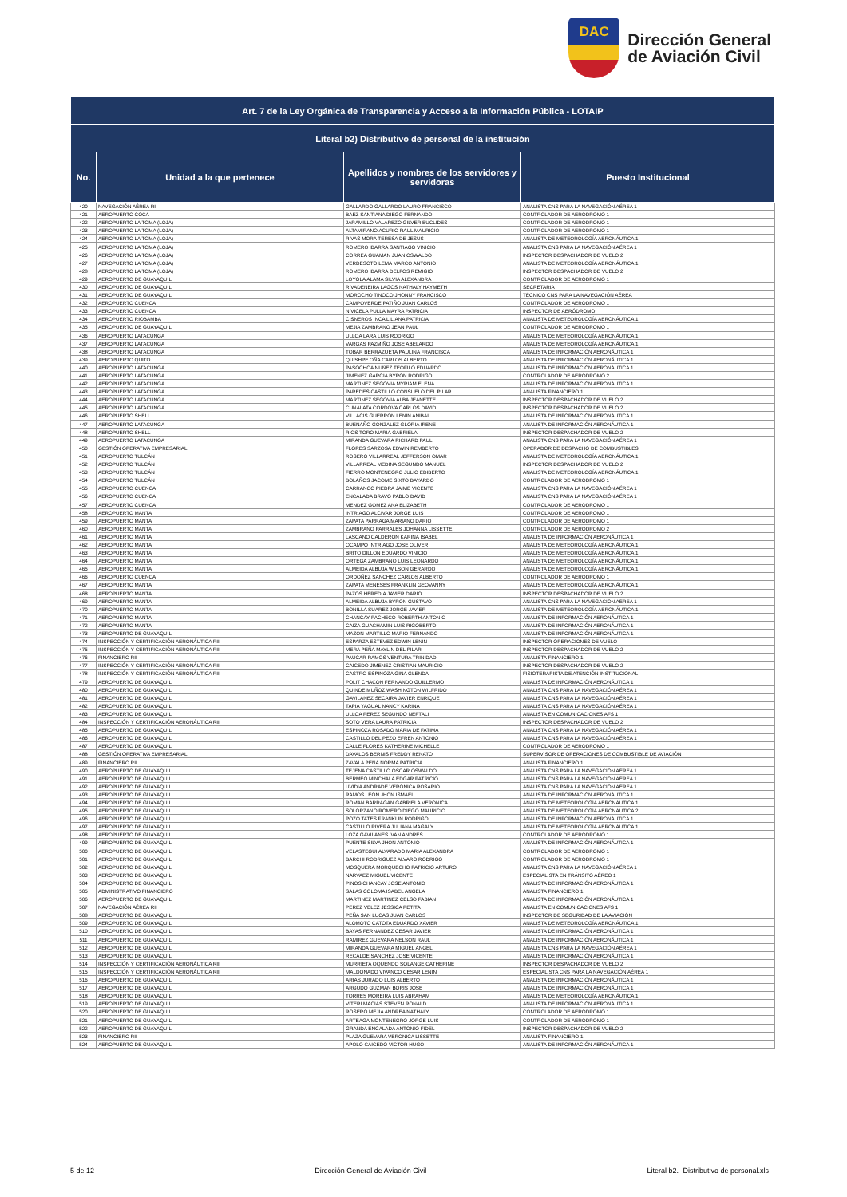DAC
Dirección General
de Aviación Civil
| Art. 7 de la Ley Orgánica de Transparencia y Acceso a la Información Pública - LOTAIP | | | |
| --- | --- | --- | --- |
| Literal b2) Distributivo de personal de la institución | | | |
| No. | Unidad a la que pertenece | Apellidos y nombres de los servidores y servidoras | Puesto Institucional |
| 420 | NAVEGACIÓN AÉREA RI | GALLARDO GALLARDO LAURO FRANCISCO | ANALISTA CNS PARA LA NAVEGACIÓN AÉREA 1 |
| 421 | AEROPUERTO COCA | BAEZ SANTIANA DIEGO FERNANDO | CONTROLADOR DE AERÓDROMO 1 |
| 422 | AEROPUERTO LA TOMA (LOJA) | JARAMILLO VALAREZO GILVER EUCLIDES | CONTROLADOR DE AERÓDROMO 1 |
| 423 | AEROPUERTO LA TOMA (LOJA) | ALTAMIRANO ACURIO RAUL MAURICIO | CONTROLADOR DE AERÓDROMO 1 |
| 424 | AEROPUERTO LA TOMA (LOJA) | RIVAS MORA TERESA DE JESUS | ANALISTA DE METEOROLOGÍA AERONÁUTICA 1 |
| 425 | AEROPUERTO LA TOMA (LOJA) | ROMERO IBARRA SANTIAGO VINICIO | ANALISTA CNS PARA LA NAVEGACIÓN AÉREA 1 |
| 426 | AEROPUERTO LA TOMA (LOJA) | CORREA GUAMAN JUAN OSWALDO | INSPECTOR DESPACHADOR DE VUELO 2 |
| 427 | AEROPUERTO LA TOMA (LOJA) | VERDESOTO LEMA MARCO ANTONIO | ANALISTA DE METEOROLOGÍA AERONÁUTICA 1 |
| 428 | AEROPUERTO LA TOMA (LOJA) | ROMERO IBARRA DELFOS REMIGIO | INSPECTOR DESPACHADOR DE VUELO 2 |
| 429 | AEROPUERTO DE GUAYAQUIL | LOYOLA ALAMA SILVIA ALEXANDRA | CONTROLADOR DE AERÓDROMO 1 |
| 430 | AEROPUERTO DE GUAYAQUIL | RIVADENEIRA LAGOS NATHALY HAYMETH | SECRETARIA |
| 431 | AEROPUERTO DE GUAYAQUIL | MOROCHO TINOCO JHONNY FRANCISCO | TÉCNICO CNS PARA LA NAVEGACIÓN AÉREA |
| 432 | AEROPUERTO CUENCA | CAMPOVERDE PATIÑO JUAN CARLOS | CONTROLADOR DE AERÓDROMO 1 |
| 433 | AEROPUERTO CUENCA | NIVICELA PULLA MAYRA PATRICIA | INSPECTOR DE AERÓDROMO |
| 434 | AEROPUERTO RIOBAMBA | CISNEROS INCA LILIANA PATRICIA | ANALISTA DE METEOROLOGÍA AERONÁUTICA 1 |
| 435 | AEROPUERTO DE GUAYAQUIL | MEJIA ZAMBRANO JEAN PAUL | CONTROLADOR DE AERÓDROMO 1 |
| 436 | AEROPUERTO LATACUNGA | ULLOA LARA LUIS RODRIGO | ANALISTA DE METEOROLOGÍA AERONÁUTICA 1 |
| 437 | AEROPUERTO LATACUNGA | VARGAS PAZMIÑO JOSE ABELARDO | ANALISTA DE METEOROLOGÍA AERONÁUTICA 1 |
| 438 | AEROPUERTO LATACUNGA | TOBAR BERRAZUETA PAULINA FRANCISCA | ANALISTA DE INFORMACIÓN AERONÁUTICA 1 |
| 439 | AEROPUERTO QUITO | QUISHPE OÑA CARLOS ALBERTO | ANALISTA DE INFORMACIÓN AERONÁUTICA 1 |
| 440 | AEROPUERTO LATACUNGA | PASOCHOA NUÑEZ TEOFILO EDUARDO | ANALISTA DE INFORMACIÓN AERONÁUTICA 1 |
| 441 | AEROPUERTO LATACUNGA | JIMENEZ GARCIA BYRON RODRIGO | CONTROLADOR DE AERÓDROMO 2 |
| 442 | AEROPUERTO LATACUNGA | MARTINEZ SEGOVIA MYRIAM ELENA | ANALISTA DE INFORMACIÓN AERONÁUTICA 1 |
| 443 | AEROPUERTO LATACUNGA | PAREDES CASTILLO CONSUELO DEL PILAR | ANALISTA FINANCIERO 1 |
| 444 | AEROPUERTO LATACUNGA | MARTINEZ SEGOVIA ALBA JEANETTE | INSPECTOR DESPACHADOR DE VUELO 2 |
| 445 | AEROPUERTO LATACUNGA | CUNALATA CORDOVA CARLOS DAVID | INSPECTOR DESPACHADOR DE VUELO 2 |
| 446 | AEROPUERTO SHELL | VILLACIS GUERRON LENIN ANIBAL | ANALISTA DE INFORMACIÓN AERONÁUTICA 1 |
| 447 | AEROPUERTO LATACUNGA | BUENAÑO GONZALEZ GLORIA IRENE | ANALISTA DE INFORMACIÓN AERONÁUTICA 1 |
| 448 | AEROPUERTO SHELL | RIOS TORO MARIA GABRIELA | INSPECTOR DESPACHADOR DE VUELO 2 |
| 449 | AEROPUERTO LATACUNGA | MIRANDA GUEVARA RICHARD PAUL | ANALISTA CNS PARA LA NAVEGACIÓN AÉREA 1 |
| 450 | GESTIÓN OPERATIVA EMPRESARIAL | FLORES SARZOSA EDWIN REMBERTO | OPERADOR DE DESPACHO DE COMBUSTIBLES |
| 451 | AEROPUERTO TULCÁN | ROSERO VILLARREAL JEFFERSON OMAR | ANALISTA DE METEOROLOGÍA AERONÁUTICA 1 |
| 452 | AEROPUERTO TULCÁN | VILLARREAL MEDINA SEGUNDO MANUEL | INSPECTOR DESPACHADOR DE VUELO 2 |
| 453 | AEROPUERTO TULCÁN | FIERRO MONTENEGRO JULIO EDIBERTO | ANALISTA DE METEOROLOGÍA AERONÁUTICA 1 |
| 454 | AEROPUERTO TULCÁN | BOLAÑOS JACOME SIXTO BAYARDO | CONTROLADOR DE AERÓDROMO 1 |
| 455 | AEROPUERTO CUENCA | CARRANCO PIEDRA JAIME VICENTE | ANALISTA CNS PARA LA NAVEGACIÓN AÉREA 1 |
| 456 | AEROPUERTO CUENCA | ENCALADA BRAVO PABLO DAVID | ANALISTA CNS PARA LA NAVEGACIÓN AÉREA 1 |
| 457 | AEROPUERTO CUENCA | MENDEZ GOMEZ ANA ELIZABETH | CONTROLADOR DE AERÓDROMO 1 |
| 458 | AEROPUERTO MANTA | INTRIAGO ALCIVAR JORGE LUIS | CONTROLADOR DE AERÓDROMO 1 |
| 459 | AEROPUERTO MANTA | ZAPATA PARRAGA MARIANO DARIO | CONTROLADOR DE AERÓDROMO 1 |
| 460 | AEROPUERTO MANTA | ZAMBRANO PARRALES JOHANNA LISSETTE | CONTROLADOR DE AERÓDROMO 2 |
| 461 | AEROPUERTO MANTA | LASCANO CALDERON KARINA ISABEL | ANALISTA DE INFORMACIÓN AERONÁUTICA 1 |
| 462 | AEROPUERTO MANTA | OCAMPO INTRIAGO JOSE OLIVER | ANALISTA DE METEOROLOGÍA AERONÁUTICA 1 |
| 463 | AEROPUERTO MANTA | BRITO DILLON EDUARDO VINICIO | ANALISTA DE METEOROLOGÍA AERONÁUTICA 1 |
| 464 | AEROPUERTO MANTA | ORTEGA ZAMBRANO LUIS LEONARDO | ANALISTA DE METEOROLOGÍA AERONÁUTICA 1 |
| 465 | AEROPUERTO MANTA | ALMEIDA ALBUJA WILSON GERARDO | ANALISTA DE METEOROLOGÍA AERONÁUTICA 1 |
| 466 | AEROPUERTO CUENCA | ORDOÑEZ SANCHEZ CARLOS ALBERTO | CONTROLADOR DE AERÓDROMO 1 |
| 467 | AEROPUERTO MANTA | ZAPATA MENESES FRANKLIN GEOVANNY | ANALISTA DE METEOROLOGÍA AERONÁUTICA 1 |
| 468 | AEROPUERTO MANTA | PAZOS HEREDIA JAVIER DARIO | INSPECTOR DESPACHADOR DE VUELO 2 |
| 469 | AEROPUERTO MANTA | ALMEIDA ALBUJA BYRON GUSTAVO | ANALISTA CNS PARA LA NAVEGACIÓN AÉREA 1 |
| 470 | AEROPUERTO MANTA | BONILLA SUAREZ JORGE JAVIER | ANALISTA DE METEOROLOGÍA AERONÁUTICA 1 |
| 471 | AEROPUERTO MANTA | CHANCAY PACHECO ROBERTH ANTONIO | ANALISTA DE INFORMACIÓN AERONÁUTICA 1 |
| 472 | AEROPUERTO MANTA | CAIZA GUACHAMIN LUIS RIGOBERTO | ANALISTA DE INFORMACIÓN AERONÁUTICA 1 |
| 473 | AEROPUERTO DE GUAYAQUIL | MAZON MARTILLO MARIO FERNANDO | ANALISTA DE INFORMACIÓN AERONÁUTICA 1 |
| 474 | INSPECCIÓN Y CERTIFICACIÓN AERONÁUTICA RII | ESPARZA ESTEVEZ EDWIN LENIN | INSPECTOR OPERACIONES DE VUELO |
| 475 | INSPECCIÓN Y CERTIFICACIÓN AERONÁUTICA RII | MERA PEÑA MAYLIN DEL PILAR | INSPECTOR DESPACHADOR DE VUELO 2 |
| 476 | FINANCIERO RII | PAUCAR RAMOS VENTURA TRINIDAD | ANALISTA FINANCIERO 1 |
| 477 | INSPECCIÓN Y CERTIFICACIÓN AERONÁUTICA RII | CAICEDO JIMENEZ CRISTIAN MAURICIO | INSPECTOR DESPACHADOR DE VUELO 2 |
| 478 | INSPECCIÓN Y CERTIFICACIÓN AERONÁUTICA RII | CASTRO ESPINOZA GINA GLENDA | FISIOTERAPISTA DE ATENCIÓN INSTITUCIONAL |
| 479 | AEROPUERTO DE GUAYAQUIL | POLIT CHACON FERNANDO GUILLERMO | ANALISTA DE INFORMACIÓN AERONÁUTICA 1 |
| 480 | AEROPUERTO DE GUAYAQUIL | QUINDE MUÑOZ WASHINGTON WILFRIDO | ANALISTA CNS PARA LA NAVEGACIÓN AÉREA 1 |
| 481 | AEROPUERTO DE GUAYAQUIL | GAVILANEZ SECAIRA JAVIER ENRIQUE | ANALISTA CNS PARA LA NAVEGACIÓN AÉREA 1 |
| 482 | AEROPUERTO DE GUAYAQUIL | TAPIA YAGUAL NANCY KARINA | ANALISTA CNS PARA LA NAVEGACIÓN AÉREA 1 |
| 483 | AEROPUERTO DE GUAYAQUIL | ULLOA PEREZ SEGUNDO NEPTALI | ANALISTA EN COMUNICACIONES AFS 1 |
| 484 | INSPECCIÓN Y CERTIFICACIÓN AERONÁUTICA RII | SOTO VERA LAURA PATRICIA | INSPECTOR DESPACHADOR DE VUELO 2 |
| 485 | AEROPUERTO DE GUAYAQUIL | ESPINOZA ROSADO MARIA DE FATIMA | ANALISTA CNS PARA LA NAVEGACIÓN AÉREA 1 |
| 486 | AEROPUERTO DE GUAYAQUIL | CASTILLO DEL PEZO EFREN ANTONIO | ANALISTA CNS PARA LA NAVEGACIÓN AÉREA 1 |
| 487 | AEROPUERTO DE GUAYAQUIL | CALLE FLORES KATHERINE MICHELLE | CONTROLADOR DE AERÓDROMO 1 |
| 488 | GESTIÓN OPERATIVA EMPRESARIAL | DAVALOS BERNIS FREDDY RENATO | SUPERVISOR DE OPERACIONES DE COMBUSTIBLE DE AVIACIÓN |
| 489 | FINANCIERO RII | ZAVALA PEÑA NORMA PATRICIA | ANALISTA FINANCIERO 1 |
| 490 | AEROPUERTO DE GUAYAQUIL | TEJENA CASTILLO OSCAR OSWALDO | ANALISTA CNS PARA LA NAVEGACIÓN AÉREA 1 |
| 491 | AEROPUERTO DE GUAYAQUIL | BERMEO MINCHALA EDGAR PATRICIO | ANALISTA CNS PARA LA NAVEGACIÓN AÉREA 1 |
| 492 | AEROPUERTO DE GUAYAQUIL | UVIDIA ANDRADE VERONICA ROSARIO | ANALISTA CNS PARA LA NAVEGACIÓN AÉREA 1 |
| 493 | AEROPUERTO DE GUAYAQUIL | RAMOS LEON JHON ISMAEL | ANALISTA DE INFORMACIÓN AERONÁUTICA 1 |
| 494 | AEROPUERTO DE GUAYAQUIL | ROMAN BARRAGAN GABRIELA VERONICA | ANALISTA DE METEOROLOGÍA AERONÁUTICA 1 |
| 495 | AEROPUERTO DE GUAYAQUIL | SOLORZANO ROMERO DIEGO MAURICIO | ANALISTA DE METEOROLOGÍA AERONÁUTICA 2 |
| 496 | AEROPUERTO DE GUAYAQUIL | POZO TATES FRANKLIN RODRIGO | ANALISTA DE INFORMACIÓN AERONÁUTICA 1 |
| 497 | AEROPUERTO DE GUAYAQUIL | CASTILLO RIVERA JULIANA MAGALY | ANALISTA DE METEOROLOGÍA AERONÁUTICA 1 |
| 498 | AEROPUERTO DE GUAYAQUIL | LOZA GAVILANES IVAN ANDRES | CONTROLADOR DE AERÓDROMO 1 |
| 499 | AEROPUERTO DE GUAYAQUIL | PUENTE SILVA JHON ANTONIO | ANALISTA DE INFORMACIÓN AERONÁUTICA 1 |
| 500 | AEROPUERTO DE GUAYAQUIL | VELASTEGUI ALVARADO MARIA ALEXANDRA | CONTROLADOR DE AERÓDROMO 1 |
| 501 | AEROPUERTO DE GUAYAQUIL | BARCHI RODRIGUEZ ALVARO RODRIGO | CONTROLADOR DE AERÓDROMO 1 |
| 502 | AEROPUERTO DE GUAYAQUIL | MOSQUERA MORQUECHO PATRICIO ARTURO | ANALISTA CNS PARA LA NAVEGACIÓN AÉREA 1 |
| 503 | AEROPUERTO DE GUAYAQUIL | NARVAEZ MIGUEL VICENTE | ESPECIALISTA EN TRÁNSITO AÉREO 1 |
| 504 | AEROPUERTO DE GUAYAQUIL | PINOS CHANCAY JOSE ANTONIO | ANALISTA DE INFORMACIÓN AERONÁUTICA 1 |
| 505 | ADMINISTRATIVO FINANCIERO | SALAS COLOMA ISABEL ANGELA | ANALISTA FINANCIERO 1 |
| 506 | AEROPUERTO DE GUAYAQUIL | MARTINEZ MARTINEZ CELSO FABIAN | ANALISTA DE INFORMACIÓN AERONÁUTICA 1 |
| 507 | NAVEGACIÓN AÉREA RII | PEREZ VELEZ JESSICA PETITA | ANALISTA EN COMUNICACIONES AFS 1 |
| 508 | AEROPUERTO DE GUAYAQUIL | PEÑA SAN LUCAS JUAN CARLOS | INSPECTOR DE SEGURIDAD DE LA AVIACIÓN |
| 509 | AEROPUERTO DE GUAYAQUIL | ALOMOTO CATOTA EDUARDO XAVIER | ANALISTA DE METEOROLOGÍA AERONÁUTICA 1 |
| 510 | AEROPUERTO DE GUAYAQUIL | BAYAS FERNANDEZ CESAR JAVIER | ANALISTA DE INFORMACIÓN AERONÁUTICA 1 |
| 511 | AEROPUERTO DE GUAYAQUIL | RAMIREZ GUEVARA NELSON RAUL | ANALISTA DE INFORMACIÓN AERONÁUTICA 1 |
| 512 | AEROPUERTO DE GUAYAQUIL | MIRANDA GUEVARA MIGUEL ANGEL | ANALISTA CNS PARA LA NAVEGACIÓN AÉREA 1 |
| 513 | AEROPUERTO DE GUAYAQUIL | RECALDE SANCHEZ JOSE VICENTE | ANALISTA DE INFORMACIÓN AERONÁUTICA 1 |
| 514 | INSPECCIÓN Y CERTIFICACIÓN AERONÁUTICA RII | MURRIETA OQUENDO SOLANGE CATHERINE | INSPECTOR DESPACHADOR DE VUELO 2 |
| 515 | INSPECCIÓN Y CERTIFICACIÓN AERONÁUTICA RII | MALDONADO VIVANCO CESAR LENIN | ESPECIALISTA CNS PARA LA NAVEGACIÓN AÉREA 1 |
| 516 | AEROPUERTO DE GUAYAQUIL | ARIAS JURADO LUIS ALBERTO | ANALISTA DE INFORMACIÓN AERONÁUTICA 1 |
| 517 | AEROPUERTO DE GUAYAQUIL | ARGUDO GUZMAN BORIS JOSE | ANALISTA DE INFORMACIÓN AERONÁUTICA 1 |
| 518 | AEROPUERTO DE GUAYAQUIL | TORRES MOREIRA LUIS ABRAHAM | ANALISTA DE METEOROLOGÍA AERONÁUTICA 1 |
| 519 | AEROPUERTO DE GUAYAQUIL | VITERI MACIAS STEVEN RONALD | ANALISTA DE INFORMACIÓN AERONÁUTICA 1 |
| 520 | AEROPUERTO DE GUAYAQUIL | ROSERO MEJIA ANDREA NATHALY | CONTROLADOR DE AERÓDROMO 1 |
| 521 | AEROPUERTO DE GUAYAQUIL | ARTEAGA MONTENEGRO JORGE LUIS | CONTROLADOR DE AERÓDROMO 1 |
| 522 | AEROPUERTO DE GUAYAQUIL | GRANDA ENCALADA ANTONIO FIDEL | INSPECTOR DESPACHADOR DE VUELO 2 |
| 523 | FINANCIERO RII | PLAZA GUEVARA VERONICA LISSETTE | ANALISTA FINANCIERO 1 |
| 524 | AEROPUERTO DE GUAYAQUIL | APOLO CAICEDO VICTOR HUGO | ANALISTA DE INFORMACIÓN AERONÁUTICA 1 |
5 de 12 Dirección General de Aviación Civil Literal b2.- Distributivo de personal.xls